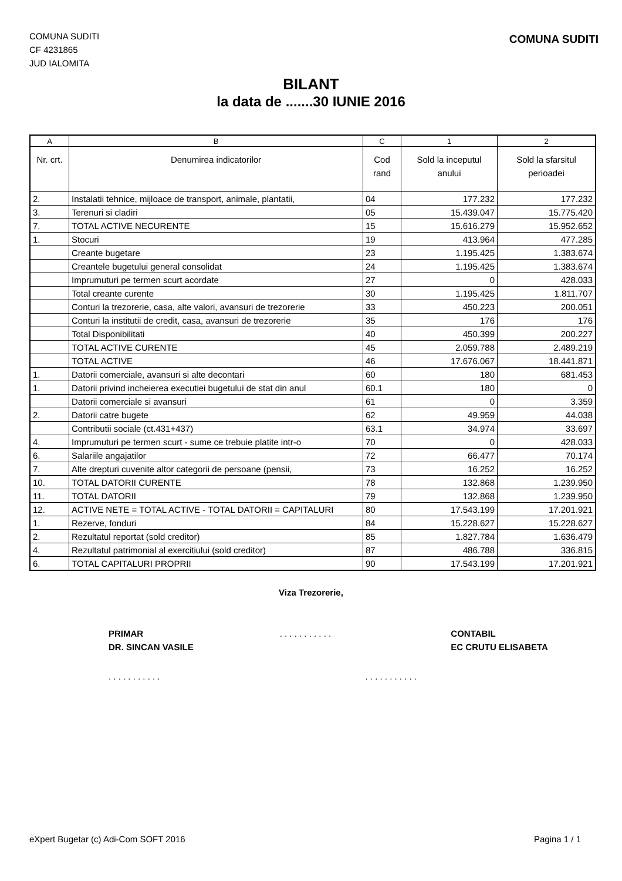COMUNA SUDITI
CF 4231865
JUD IALOMITA
COMUNA SUDITI
BILANT
la data de .......30 IUNIE 2016
| A | B | C | 1 | 2 |
| --- | --- | --- | --- | --- |
| Nr. crt. | Denumirea indicatorilor | Cod rand | Sold la inceputul anului | Sold la sfarsitul perioadei |
| 2. | Instalatii tehnice, mijloace de transport, animale, plantatii, | 04 | 177.232 | 177.232 |
| 3. | Terenuri si cladiri | 05 | 15.439.047 | 15.775.420 |
| 7. | TOTAL ACTIVE NECURENTE | 15 | 15.616.279 | 15.952.652 |
| 1. | Stocuri | 19 | 413.964 | 477.285 |
| | Creante bugetare | 23 | 1.195.425 | 1.383.674 |
| | Creantele bugetului general consolidat | 24 | 1.195.425 | 1.383.674 |
| | Imprumuturi pe termen scurt acordate | 27 | 0 | 428.033 |
| | Total creante curente | 30 | 1.195.425 | 1.811.707 |
| | Conturi la trezorerie, casa, alte valori, avansuri de trezorerie | 33 | 450.223 | 200.051 |
| | Conturi la institutii de credit, casa, avansuri de trezorerie | 35 | 176 | 176 |
| | Total Disponibilitati | 40 | 450.399 | 200.227 |
| | TOTAL ACTIVE CURENTE | 45 | 2.059.788 | 2.489.219 |
| | TOTAL ACTIVE | 46 | 17.676.067 | 18.441.871 |
| 1. | Datorii comerciale, avansuri si alte decontari | 60 | 180 | 681.453 |
| 1. | Datorii privind incheierea executiei bugetului de stat din anul | 60.1 | 180 | 0 |
| | Datorii comerciale si avansuri | 61 | 0 | 3.359 |
| 2. | Datorii catre bugete | 62 | 49.959 | 44.038 |
| | Contributii sociale (ct.431+437) | 63.1 | 34.974 | 33.697 |
| 4. | Imprumuturi pe termen scurt - sume ce trebuie platite intr-o | 70 | 0 | 428.033 |
| 6. | Salariile angajatilor | 72 | 66.477 | 70.174 |
| 7. | Alte drepturi cuvenite altor categorii de persoane (pensii, | 73 | 16.252 | 16.252 |
| 10. | TOTAL DATORII CURENTE | 78 | 132.868 | 1.239.950 |
| 11. | TOTAL DATORII | 79 | 132.868 | 1.239.950 |
| 12. | ACTIVE NETE = TOTAL ACTIVE - TOTAL DATORII = CAPITALURI | 80 | 17.543.199 | 17.201.921 |
| 1. | Rezerve, fonduri | 84 | 15.228.627 | 15.228.627 |
| 2. | Rezultatul reportat (sold creditor) | 85 | 1.827.784 | 1.636.479 |
| 4. | Rezultatul patrimonial al exercitiului (sold creditor) | 87 | 486.788 | 336.815 |
| 6. | TOTAL CAPITALURI PROPRII | 90 | 17.543.199 | 17.201.921 |
Viza Trezorerie,
PRIMAR
DR. SINCAN VASILE
. . . . . . . . . . . CONTABIL
EC CRUTU ELISABETA
. . . . . . . . . . . . . . . . . . . . . .
eXpert Bugetar (c) Adi-Com SOFT 2016 Pagina 1 / 1